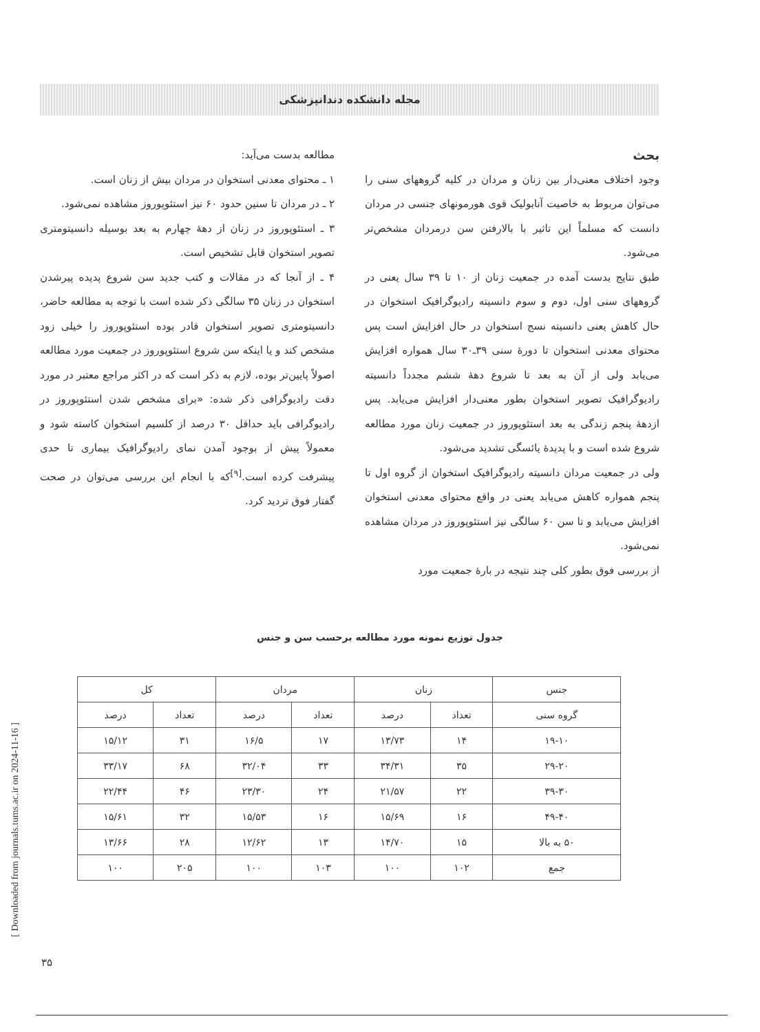مجله دانشکده دندانپزشکی
بحث
وجود اختلاف معنی‌دار بین زنان و مردان در کلیه گروههای سنی را می‌توان مربوط به خاصیت آنابولیک قوی هورمونهای جنسی در مردان دانست که مسلماً این تاثیر با بالارفتن سن درمردان مشخص‌تر می‌شود.
طبق نتایج بدست آمده در جمعیت زنان از ۱۰ تا ۳۹ سال یعنی در گروههای سنی اول، دوم و سوم دانسیته رادیوگرافیک استخوان در حال کاهش یعنی دانسیته نسج استخوان در حال افزایش است پس محتوای معدنی استخوان تا دورهٔ سنی ۳۹ـ۳۰ سال همواره افزایش می‌یابد ولی از آن به بعد تا شروع دههٔ ششم مجدداً دانسیته رادیوگرافیک تصویر استخوان بطور معنی‌دار افزایش می‌یابد. پس ازدههٔ پنجم زندگی به بعد استئوپوروز در جمعیت زنان مورد مطالعه شروع شده است و با پدیدهٔ یائسگی تشدید می‌شود.
ولی در جمعیت مردان دانسیته رادیوگرافیک استخوان از گروه اول تا پنجم همواره کاهش می‌یابد یعنی در واقع محتوای معدنی استخوان افزایش می‌یابد و تا سن ۶۰ سالگی نیز استئوپوروز در مردان مشاهده نمی‌شود.
از بررسی فوق بطور کلی چند نتیجه در بارهٔ جمعیت مورد
مطالعه بدست می‌آید:
۱ ـ محتوای معدنی استخوان در مردان بیش از زنان است.
۲ ـ در مردان تا سنین حدود ۶۰ نیز استئوپوروز مشاهده نمی‌شود.
۳ ـ استئوپوروز در زنان از دههٔ چهارم به بعد بوسیله دانسیتومتری تصویر استخوان قابل تشخیص است.
۴ ـ از آنجا که در مقالات و کتب جدید سن شروع پدیده پیرشدن استخوان در زنان ۳۵ سالگی ذکر شده است با توجه به مطالعه حاضر، دانسیتومتری تصویر استخوان قادر بوده استئوپوروز را خیلی زود مشخص کند و یا اینکه سن شروع استئوپوروز در جمعیت مورد مطالعه اصولاً پایین‌تر بوده، لازم به ذکر است که در اکثر مراجع معتبر در مورد دقت رادیوگرافی ذکر شده: «برای مشخص شدن استئوپوروز در رادیوگرافی باید حداقل ۳۰ درصد از کلسیم استخوان کاسته شود و معمولاً پیش از بوجود آمدن نمای رادیوگرافیک بیماری تا حدی پیشرفت کرده است.<sup>[۹]</sup>که با انجام این بررسی می‌توان در صحت گفتار فوق تردید کرد.
جدول توزیع نمونه مورد مطالعه برحسب سن و جنس
| جنس | زنان | | مردان | | کل | |
| --- | --- | --- | --- | --- | --- | --- |
| گروه سنی | تعداد | درصد | تعداد | درصد | تعداد | درصد |
| ۱۹-۱۰ | ۱۴ | ۱۳/۷۳ | ۱۷ | ۱۶/۵ | ۳۱ | ۱۵/۱۲ |
| ۲۹-۲۰ | ۳۵ | ۳۴/۳۱ | ۳۳ | ۳۲/۰۴ | ۶۸ | ۳۳/۱۷ |
| ۳۹-۳۰ | ۲۲ | ۲۱/۵۷ | ۲۴ | ۲۳/۳۰ | ۴۶ | ۲۲/۴۴ |
| ۴۹-۴۰ | ۱۶ | ۱۵/۶۹ | ۱۶ | ۱۵/۵۳ | ۳۲ | ۱۵/۶۱ |
| ۵۰ به بالا | ۱۵ | ۱۴/۷۰ | ۱۳ | ۱۲/۶۲ | ۲۸ | ۱۳/۶۶ |
| جمع | ۱۰۲ | ۱۰۰ | ۱۰۳ | ۱۰۰ | ۲۰۵ | ۱۰۰ |
[ Downloaded from journals.tums.ac.ir on 2024-11-16 ]
۳۵